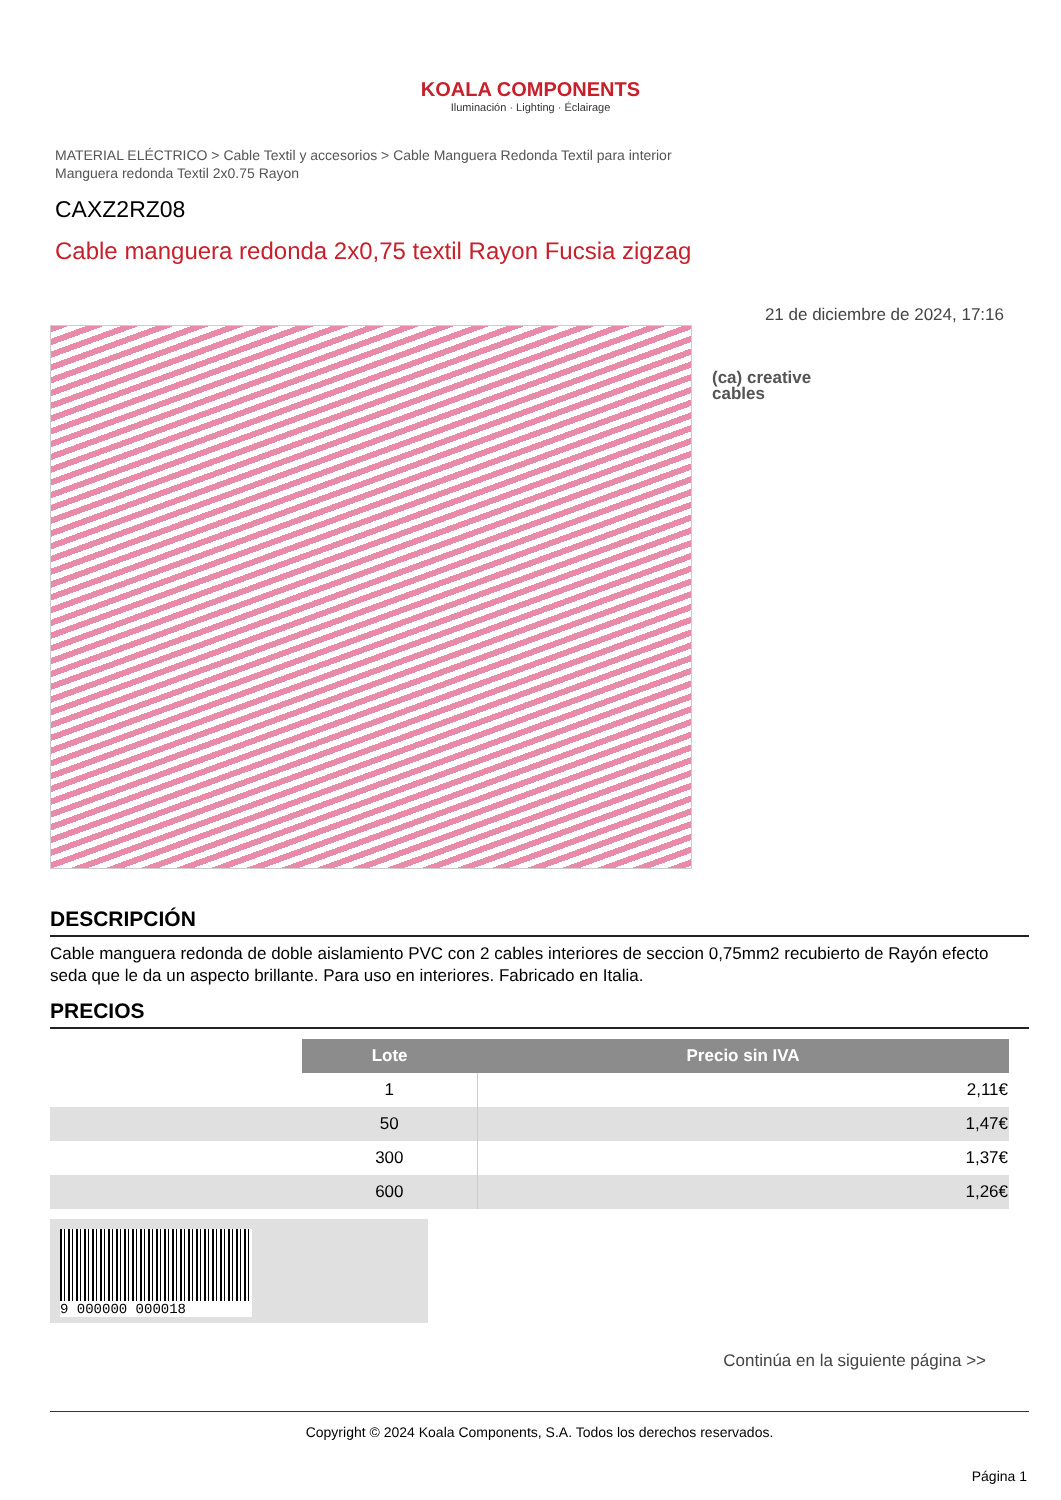KOALA COMPONENTS
Iluminación · Lighting · Éclairage
MATERIAL ELÉCTRICO > Cable Textil y accesorios > Cable Manguera Redonda Textil para interior
Manguera redonda Textil 2x0.75 Rayon
CAXZ2RZ08
Cable manguera redonda 2x0,75 textil Rayon Fucsia zigzag
21 de diciembre de 2024, 17:16
(ca) creative
cables
DESCRIPCIÓN
Cable manguera redonda de doble aislamiento PVC con 2 cables interiores de seccion 0,75mm2 recubierto de Rayón efecto seda que le da un aspecto brillante. Para uso en interiores. Fabricado en Italia.
PRECIOS
| | Lote | Precio sin IVA |
| | 1 | 2,11€ |
| | 50 | 1,47€ |
| | 300 | 1,37€ |
| | 600 | 1,26€ |
9 000000 000018
Continúa en la siguiente página >>
Copyright © 2024 Koala Components, S.A. Todos los derechos reservados.
Página 1